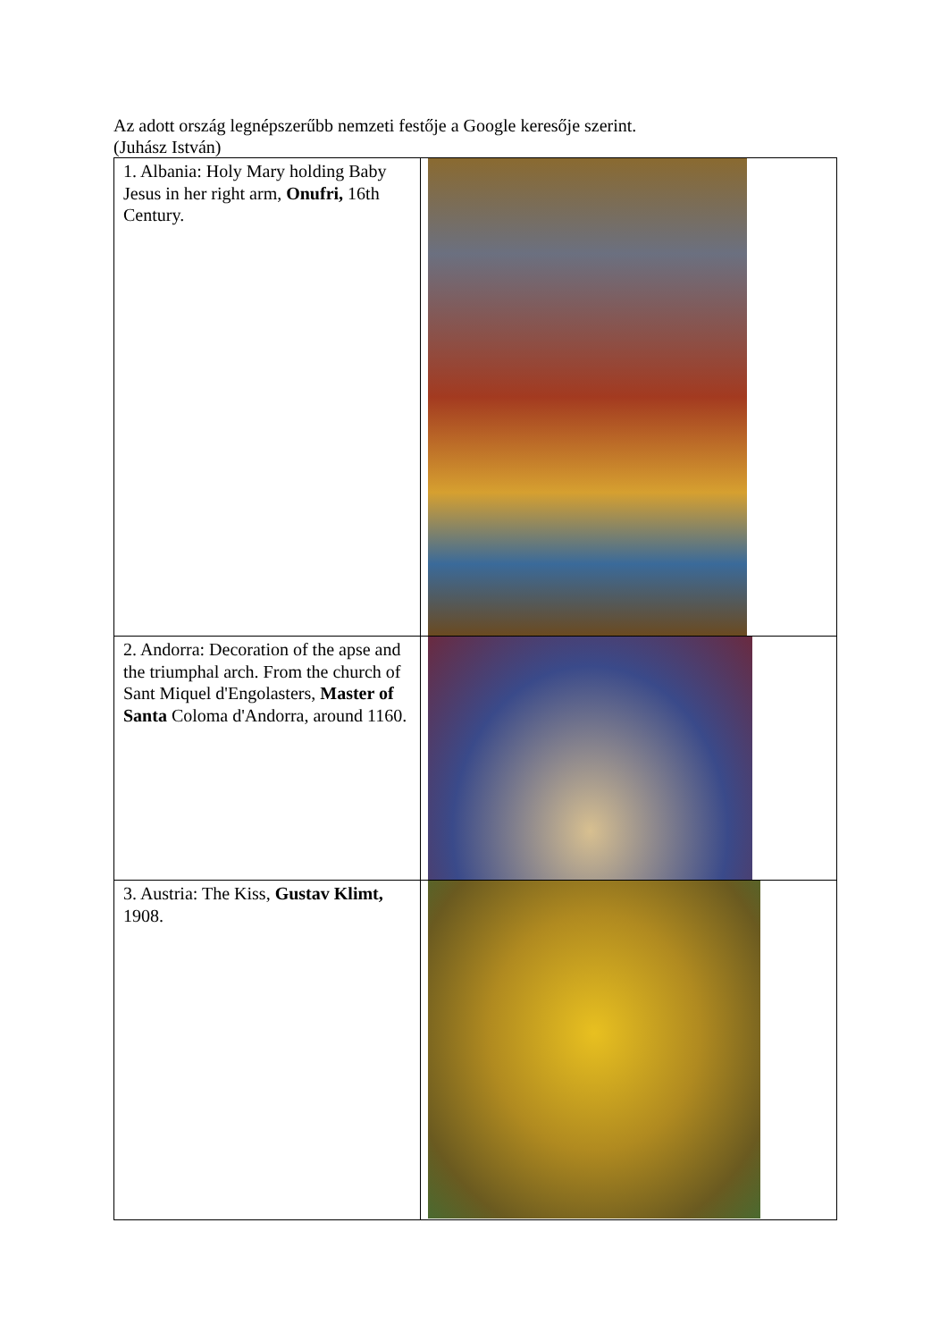Az adott ország legnépszerűbb nemzeti festője a Google keresője szerint.
(Juhász István)
| 1. Albania: Holy Mary holding Baby Jesus in her right arm, Onufri, 16th Century. | |
| 2. Andorra: Decoration of the apse and the triumphal arch. From the church of Sant Miquel d'Engolasters, Master of Santa Coloma d'Andorra, around 1160. | |
| 3. Austria: The Kiss, Gustav Klimt, 1908. | |